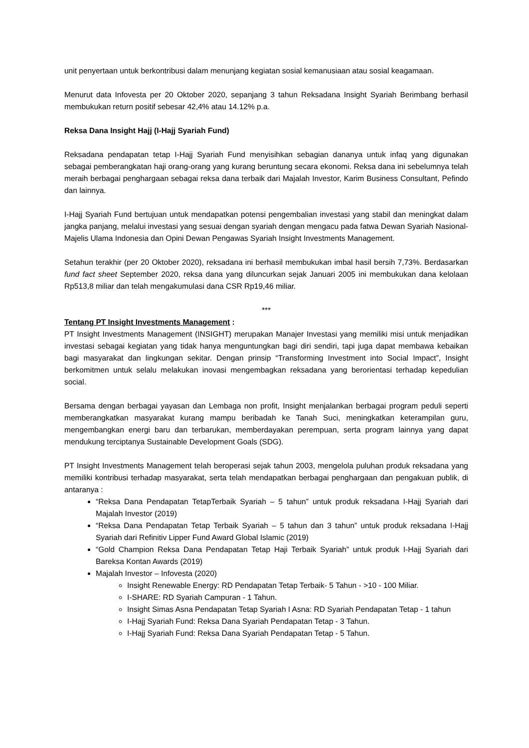unit penyertaan untuk berkontribusi dalam menunjang kegiatan sosial kemanusiaan atau sosial keagamaan.
Menurut data Infovesta per 20 Oktober 2020, sepanjang 3 tahun Reksadana Insight Syariah Berimbang berhasil membukukan return positif sebesar 42,4% atau 14.12% p.a.
Reksa Dana Insight Hajj (I-Hajj Syariah Fund)
Reksadana pendapatan tetap I-Hajj Syariah Fund menyisihkan sebagian dananya untuk infaq yang digunakan sebagai pemberangkatan haji orang-orang yang kurang beruntung secara ekonomi. Reksa dana ini sebelumnya telah meraih berbagai penghargaan sebagai reksa dana terbaik dari Majalah Investor, Karim Business Consultant, Pefindo dan lainnya.
I-Hajj Syariah Fund bertujuan untuk mendapatkan potensi pengembalian investasi yang stabil dan meningkat dalam jangka panjang, melalui investasi yang sesuai dengan syariah dengan mengacu pada fatwa Dewan Syariah Nasional-Majelis Ulama Indonesia dan Opini Dewan Pengawas Syariah Insight Investments Management.
Setahun terakhir (per 20 Oktober 2020), reksadana ini berhasil membukukan imbal hasil bersih 7,73%. Berdasarkan fund fact sheet September 2020, reksa dana yang diluncurkan sejak Januari 2005 ini membukukan dana kelolaan Rp513,8 miliar dan telah mengakumulasi dana CSR Rp19,46 miliar.
***
Tentang PT Insight Investments Management :
PT Insight Investments Management (INSIGHT) merupakan Manajer Investasi yang memiliki misi untuk menjadikan investasi sebagai kegiatan yang tidak hanya menguntungkan bagi diri sendiri, tapi juga dapat membawa kebaikan bagi masyarakat dan lingkungan sekitar. Dengan prinsip “Transforming Investment into Social Impact”, Insight berkomitmen untuk selalu melakukan inovasi mengembagkan reksadana yang berorientasi terhadap kepedulian social.
Bersama dengan berbagai yayasan dan Lembaga non profit, Insight menjalankan berbagai program peduli seperti memberangkatkan masyarakat kurang mampu beribadah ke Tanah Suci, meningkatkan keterampilan guru, mengembangkan energi baru dan terbarukan, memberdayakan perempuan, serta program lainnya yang dapat mendukung terciptanya Sustainable Development Goals (SDG).
PT Insight Investments Management telah beroperasi sejak tahun 2003, mengelola puluhan produk reksadana yang memiliki kontribusi terhadap masyarakat, serta telah mendapatkan berbagai penghargaan dan pengakuan publik, di antaranya :
“Reksa Dana Pendapatan TetapTerbaik Syariah – 5 tahun” untuk produk reksadana I-Hajj Syariah dari Majalah Investor (2019)
“Reksa Dana Pendapatan Tetap Terbaik Syariah – 5 tahun dan 3 tahun” untuk produk reksadana I-Hajj Syariah dari Refinitiv Lipper Fund Award Global Islamic (2019)
“Gold Champion Reksa Dana Pendapatan Tetap Haji Terbaik Syariah” untuk produk I-Hajj Syariah dari Bareksa Kontan Awards (2019)
Majalah Investor – Infovesta (2020)
Insight Renewable Energy: RD Pendapatan Tetap Terbaik- 5 Tahun - >10 - 100 Miliar.
I-SHARE: RD Syariah Campuran - 1 Tahun.
Insight Simas Asna Pendapatan Tetap Syariah I Asna: RD Syariah Pendapatan Tetap - 1 tahun
I-Hajj Syariah Fund: Reksa Dana Syariah Pendapatan Tetap - 3 Tahun.
I-Hajj Syariah Fund: Reksa Dana Syariah Pendapatan Tetap - 5 Tahun.